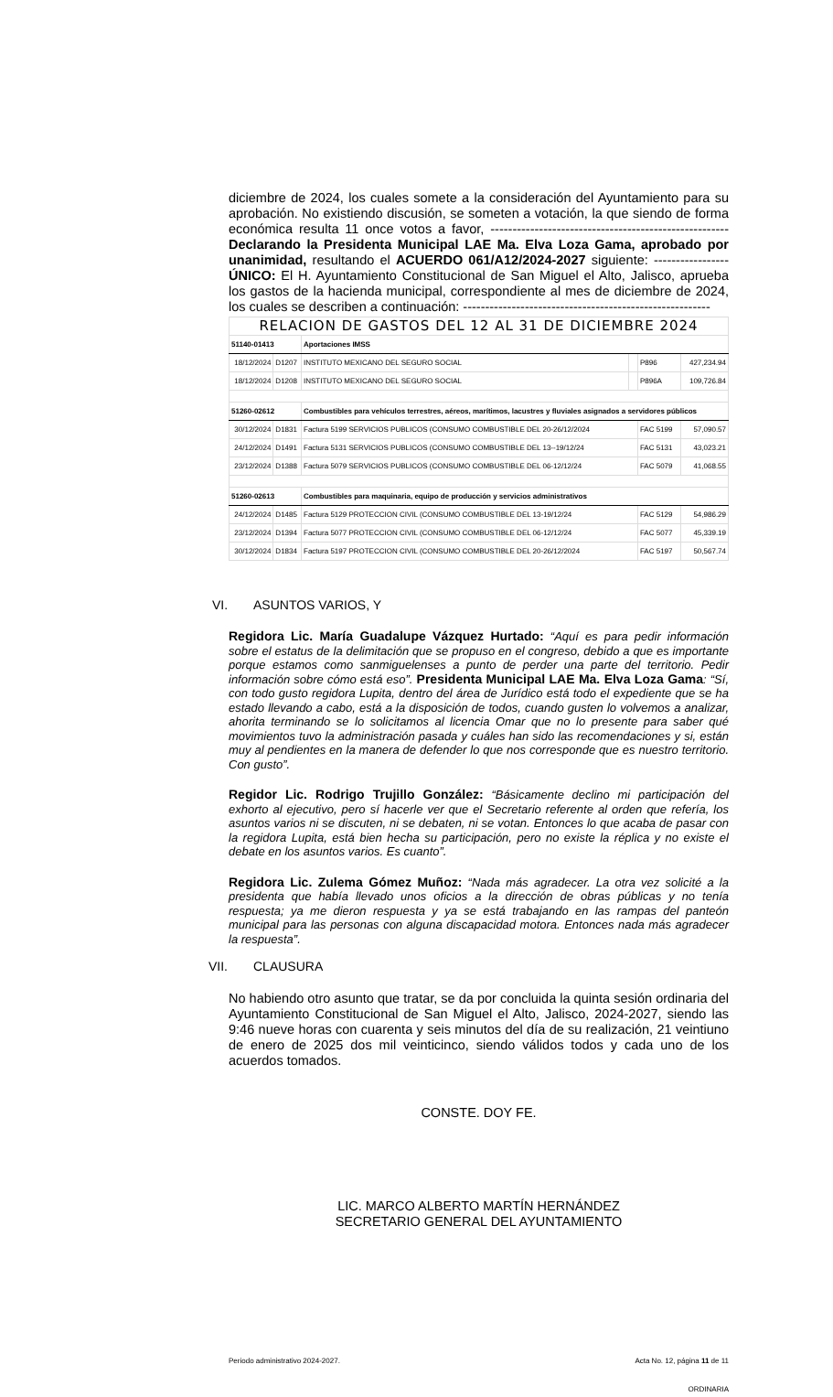diciembre de 2024, los cuales somete a la consideración del Ayuntamiento para su aprobación. No existiendo discusión, se someten a votación, la que siendo de forma económica resulta 11 once votos a favor, ------------------------------------------------------ Declarando la Presidenta Municipal LAE Ma. Elva Loza Gama, aprobado por unanimidad, resultando el ACUERDO 061/A12/2024-2027 siguiente: ----------------- ÚNICO: El H. Ayuntamiento Constitucional de San Miguel el Alto, Jalisco, aprueba los gastos de la hacienda municipal, correspondiente al mes de diciembre de 2024, los cuales se describen a continuación: --------------------------------------------------------
| RELACION DE GASTOS DEL 12 AL 31 DE DICIEMBRE 2024 | | | | | |
| 51140-01413 | | Aportaciones IMSS | | | |
| 18/12/2024 | D1207 | INSTITUTO MEXICANO DEL SEGURO SOCIAL | | P896 | 427,234.94 |
| 18/12/2024 | D1208 | INSTITUTO MEXICANO DEL SEGURO SOCIAL | | P896A | 109,726.84 |
| 51260-02612 | | Combustibles para vehículos terrestres, aéreos, marítimos, lacustres y fluviales asignados a servidores públicos | | | |
| 30/12/2024 | D1831 | Factura 5199 SERVICIOS PUBLICOS (CONSUMO COMBUSTIBLE DEL 20-26/12/2024 | | FAC 5199 | 57,090.57 |
| 24/12/2024 | D1491 | Factura 5131 SERVICIOS PUBLICOS (CONSUMO COMBUSTIBLE DEL 13--19/12/24 | | FAC 5131 | 43,023.21 |
| 23/12/2024 | D1388 | Factura 5079 SERVICIOS PUBLICOS (CONSUMO COMBUSTIBLE DEL 06-12/12/24 | | FAC 5079 | 41,068.55 |
| 51260-02613 | | Combustibles para maquinaria, equipo de producción y servicios administrativos | | | |
| 24/12/2024 | D1485 | Factura 5129 PROTECCION CIVIL (CONSUMO COMBUSTIBLE DEL 13-19/12/24 | | FAC 5129 | 54,986.29 |
| 23/12/2024 | D1394 | Factura 5077 PROTECCION CIVIL (CONSUMO COMBUSTIBLE DEL 06-12/12/24 | | FAC 5077 | 45,339.19 |
| 30/12/2024 | D1834 | Factura 5197 PROTECCION CIVIL (CONSUMO COMBUSTIBLE DEL 20-26/12/2024 | | FAC 5197 | 50,567.74 |
VI. ASUNTOS VARIOS, Y
Regidora Lic. María Guadalupe Vázquez Hurtado: “Aquí es para pedir información sobre el estatus de la delimitación que se propuso en el congreso, debido a que es importante porque estamos como sanmiguelenses a punto de perder una parte del territorio. Pedir información sobre cómo está eso”. Presidenta Municipal LAE Ma. Elva Loza Gama: “Sí, con todo gusto regidora Lupita, dentro del área de Jurídico está todo el expediente que se ha estado llevando a cabo, está a la disposición de todos, cuando gusten lo volvemos a analizar, ahorita terminando se lo solicitamos al licencia Omar que no lo presente para saber qué movimientos tuvo la administración pasada y cuáles han sido las recomendaciones y si, están muy al pendientes en la manera de defender lo que nos corresponde que es nuestro territorio. Con gusto”.
Regidor Lic. Rodrigo Trujillo González: “Básicamente declino mi participación del exhorto al ejecutivo, pero sí hacerle ver que el Secretario referente al orden que refería, los asuntos varios ni se discuten, ni se debaten, ni se votan. Entonces lo que acaba de pasar con la regidora Lupita, está bien hecha su participación, pero no existe la réplica y no existe el debate en los asuntos varios. Es cuanto”.
Regidora Lic. Zulema Gómez Muñoz: “Nada más agradecer. La otra vez solicité a la presidenta que había llevado unos oficios a la dirección de obras públicas y no tenía respuesta; ya me dieron respuesta y ya se está trabajando en las rampas del panteón municipal para las personas con alguna discapacidad motora. Entonces nada más agradecer la respuesta”.
VII. CLAUSURA
No habiendo otro asunto que tratar, se da por concluida la quinta sesión ordinaria del Ayuntamiento Constitucional de San Miguel el Alto, Jalisco, 2024-2027, siendo las 9:46 nueve horas con cuarenta y seis minutos del día de su realización, 21 veintiuno de enero de 2025 dos mil veinticinco, siendo válidos todos y cada uno de los acuerdos tomados.
CONSTE. DOY FE.
LIC. MARCO ALBERTO MARTÍN HERNÁNDEZ
SECRETARIO GENERAL DEL AYUNTAMIENTO
Periodo administrativo 2024-2027. Acta No. 12, página 11 de 11
ORDINARIA